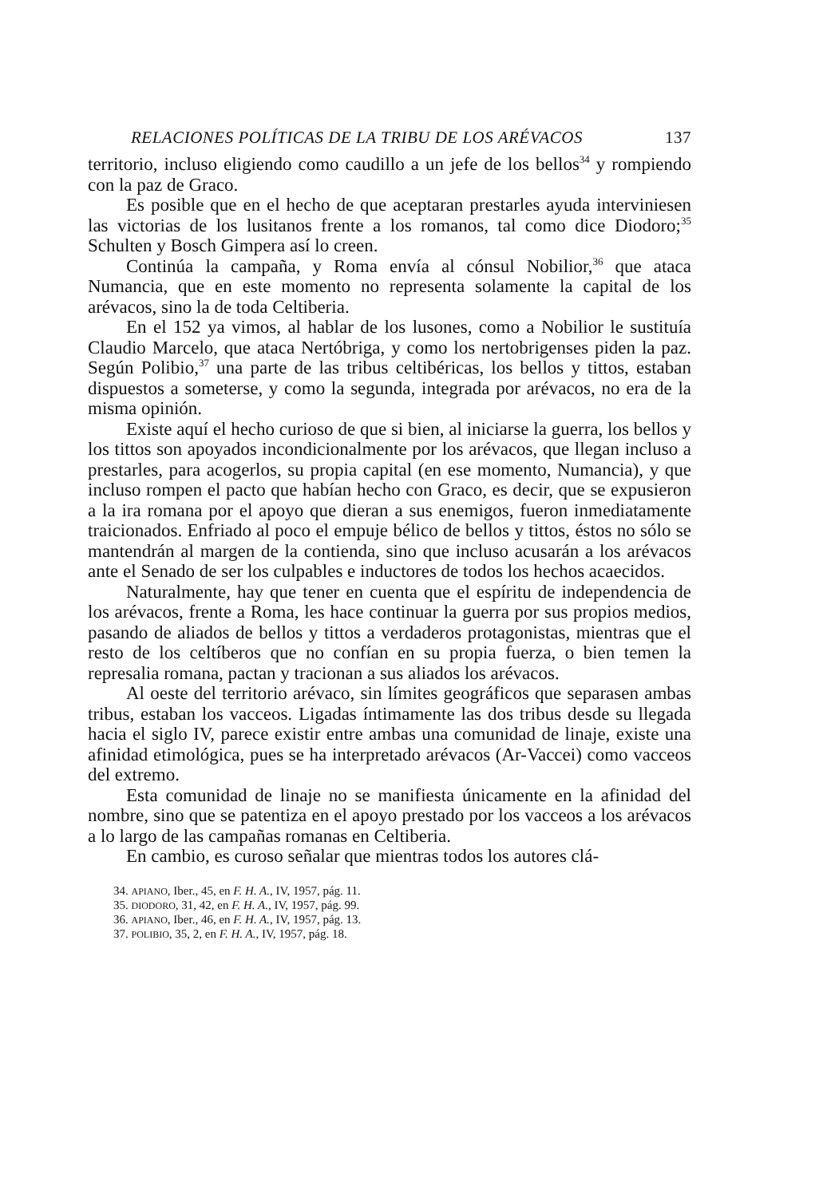RELACIONES POLÍTICAS DE LA TRIBU DE LOS ARÉVACOS 137
territorio, incluso eligiendo como caudillo a un jefe de los bellos<sup>34</sup> y rompiendo con la paz de Graco.
Es posible que en el hecho de que aceptaran prestarles ayuda interviniesen las victorias de los lusitanos frente a los romanos, tal como dice Diodoro;<sup>35</sup> Schulten y Bosch Gimpera así lo creen.
Continúa la campaña, y Roma envía al cónsul Nobilior,<sup>36</sup> que ataca Numancia, que en este momento no representa solamente la capital de los arévacos, sino la de toda Celtiberia.
En el 152 ya vimos, al hablar de los lusones, como a Nobilior le sustituía Claudio Marcelo, que ataca Nertóbriga, y como los nertobrigenses piden la paz. Según Polibio,<sup>37</sup> una parte de las tribus celtibéricas, los bellos y tittos, estaban dispuestos a someterse, y como la segunda, integrada por arévacos, no era de la misma opinión.
Existe aquí el hecho curioso de que si bien, al iniciarse la guerra, los bellos y los tittos son apoyados incondicionalmente por los arévacos, que llegan incluso a prestarles, para acogerlos, su propia capital (en ese momento, Numancia), y que incluso rompen el pacto que habían hecho con Graco, es decir, que se expusieron a la ira romana por el apoyo que dieran a sus enemigos, fueron inmediatamente traicionados. Enfriado al poco el empuje bélico de bellos y tittos, éstos no sólo se mantendrán al margen de la contienda, sino que incluso acusarán a los arévacos ante el Senado de ser los culpables e inductores de todos los hechos acaecidos.
Naturalmente, hay que tener en cuenta que el espíritu de independencia de los arévacos, frente a Roma, les hace continuar la guerra por sus propios medios, pasando de aliados de bellos y tittos a verdaderos protagonistas, mientras que el resto de los celtíberos que no confían en su propia fuerza, o bien temen la represalia romana, pactan y tracionan a sus aliados los arévacos.
Al oeste del territorio arévaco, sin límites geográficos que separasen ambas tribus, estaban los vacceos. Ligadas íntimamente las dos tribus desde su llegada hacia el siglo IV, parece existir entre ambas una comunidad de linaje, existe una afinidad etimológica, pues se ha interpretado arévacos (Ar-Vaccei) como vacceos del extremo.
Esta comunidad de linaje no se manifiesta únicamente en la afinidad del nombre, sino que se patentiza en el apoyo prestado por los vacceos a los arévacos a lo largo de las campañas romanas en Celtiberia.
En cambio, es curoso señalar que mientras todos los autores clá-
34. APIANO, Iber., 45, en F. H. A., IV, 1957, pág. 11.
35. DIODORO, 31, 42, en F. H. A., IV, 1957, pág. 99.
36. APIANO, Iber., 46, en F. H. A., IV, 1957, pág. 13.
37. POLIBIO, 35, 2, en F. H. A., IV, 1957, pág. 18.